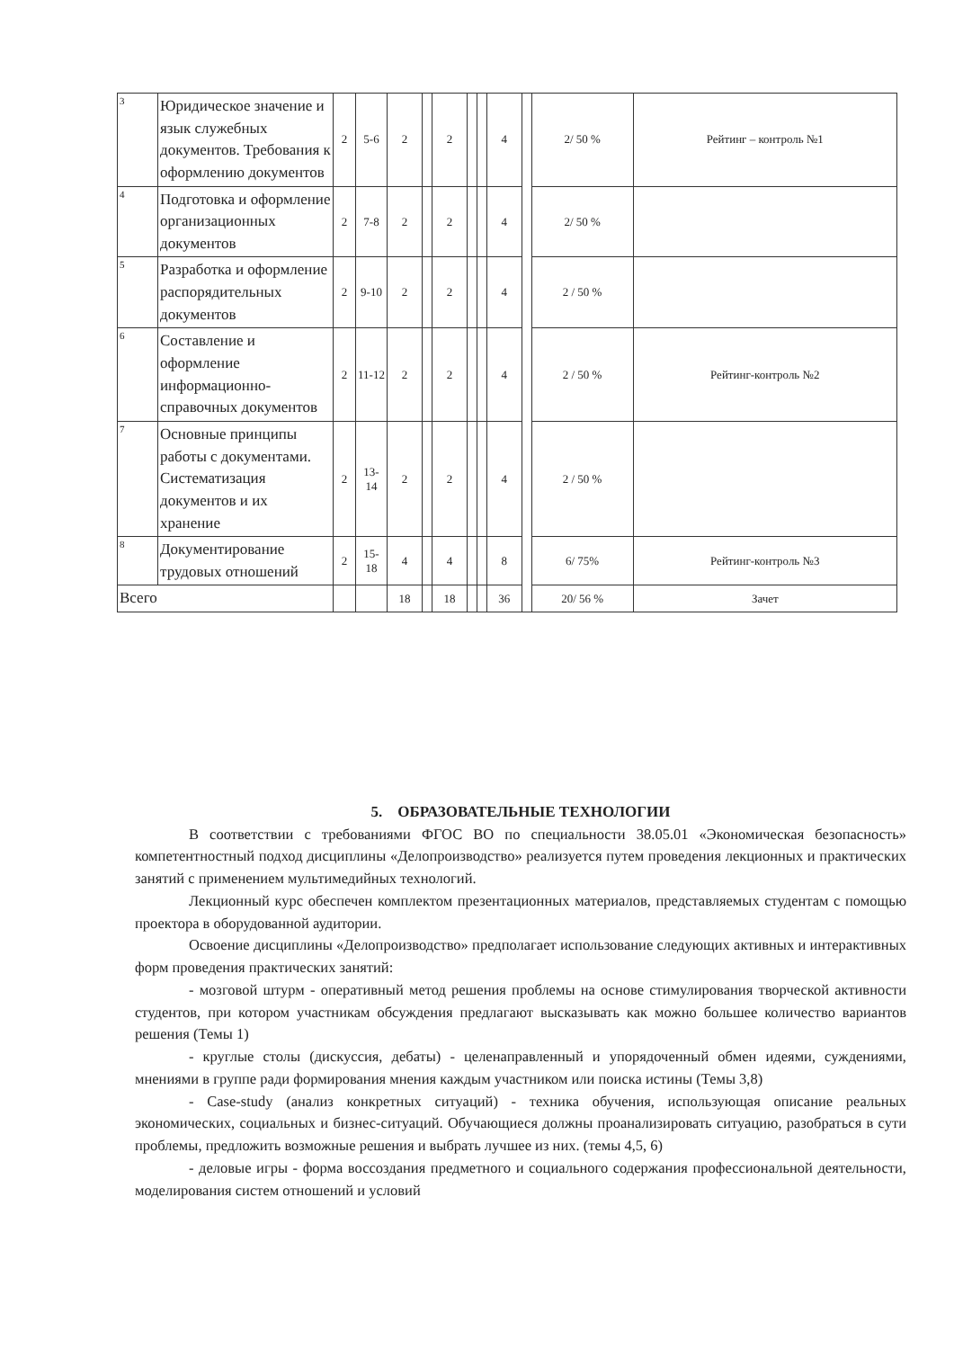| 3 | Юридическое значение и язык служебных документов. Требования к оформлению документов | 2 | 5-6 | 2 | | 2 | | | 4 | | 2/ 50 % | Рейтинг – контроль №1 |
| 4 | Подготовка и оформление организационных документов | 2 | 7-8 | 2 | | 2 | | | 4 | | 2/ 50 % | |
| 5 | Разработка и оформление распорядительных документов | 2 | 9-10 | 2 | | 2 | | | 4 | | 2 / 50 % | |
| 6 | Составление и оформление информационно-справочных документов | 2 | 11-12 | 2 | | 2 | | | 4 | | 2 / 50 % | Рейтинг-контроль №2 |
| 7 | Основные принципы работы с документами. Систематизация документов и их хранение | 2 | 13-14 | 2 | | 2 | | | 4 | | 2 / 50 % | |
| 8 | Документирование трудовых отношений | 2 | 15-18 | 4 | | 4 | | | 8 | | 6/ 75% | Рейтинг-контроль №3 |
| Всего | | | | 18 | | 18 | | | 36 | | 20/ 56 % | Зачет |
5. ОБРАЗОВАТЕЛЬНЫЕ ТЕХНОЛОГИИ
В соответствии с требованиями ФГОС ВО по специальности 38.05.01 «Экономическая безопасность» компетентностный подход дисциплины «Делопроизводство» реализуется путем проведения лекционных и практических занятий с применением мультимедийных технологий.
Лекционный курс обеспечен комплектом презентационных материалов, представляемых студентам с помощью проектора в оборудованной аудитории.
Освоение дисциплины «Делопроизводство» предполагает использование следующих активных и интерактивных форм проведения практических занятий:
- мозговой штурм - оперативный метод решения проблемы на основе стимулирования творческой активности студентов, при котором участникам обсуждения предлагают высказывать как можно большее количество вариантов решения (Темы 1)
- круглые столы (дискуссия, дебаты) - целенаправленный и упорядоченный обмен идеями, суждениями, мнениями в группе ради формирования мнения каждым участником или поиска истины (Темы 3,8)
- Case-study (анализ конкретных ситуаций) - техника обучения, использующая описание реальных экономических, социальных и бизнес-ситуаций. Обучающиеся должны проанализировать ситуацию, разобраться в сути проблемы, предложить возможные решения и выбрать лучшее из них. (темы 4,5, 6)
- деловые игры - форма воссоздания предметного и социального содержания профессиональной деятельности, моделирования систем отношений и условий